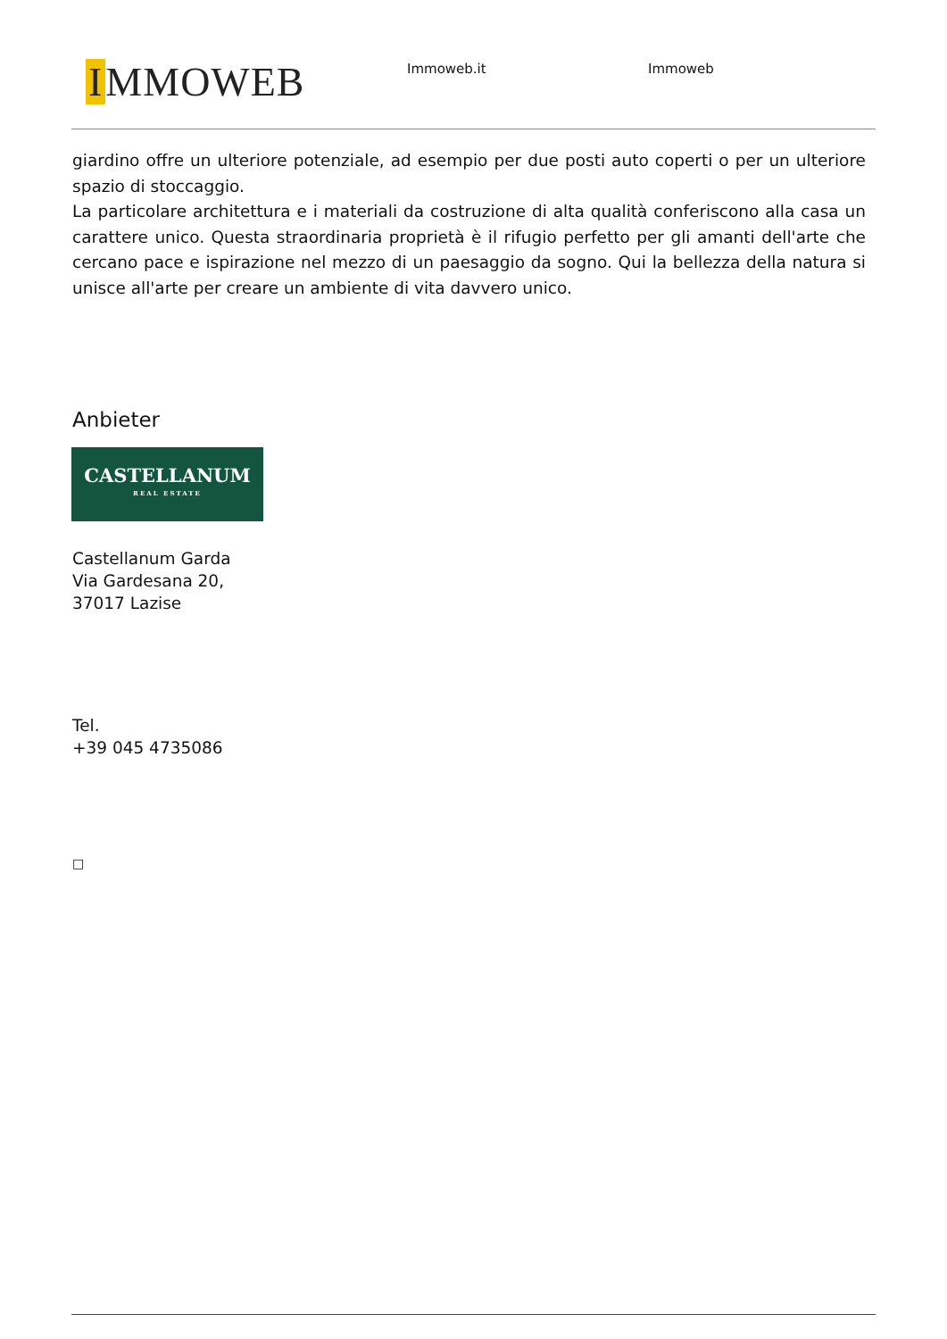I MMOWEB Immoweb.it Immoweb
giardino offre un ulteriore potenziale, ad esempio per due posti auto coperti o per un ulteriore spazio di stoccaggio.
La particolare architettura e i materiali da costruzione di alta qualità conferiscono alla casa un carattere unico. Questa straordinaria proprietà è il rifugio perfetto per gli amanti dell'arte che cercano pace e ispirazione nel mezzo di un paesaggio da sogno. Qui la bellezza della natura si unisce all'arte per creare un ambiente di vita davvero unico.
Anbieter
CASTELLANUM
REAL ESTATE
Castellanum Garda
Via Gardesana 20,
37017 Lazise
Tel.
+39 045 4735086
□